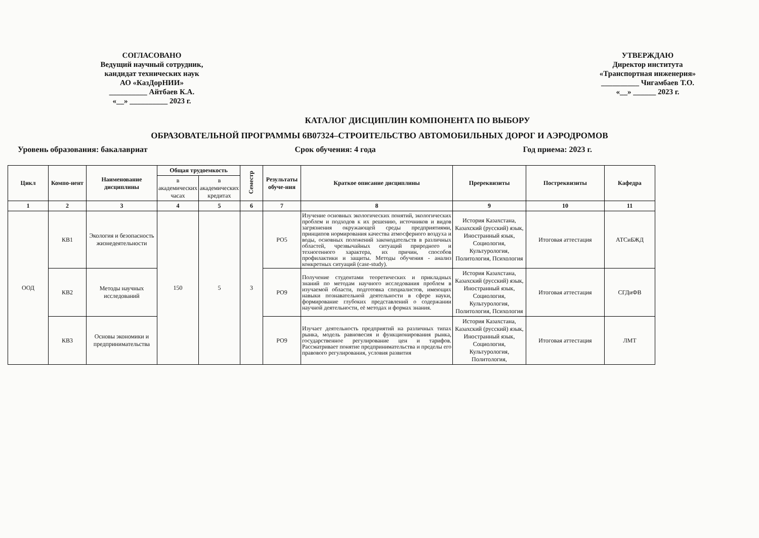СОГЛАСОВАНО
Ведущий научный сотрудник,
кандидат технических наук
АО «КазДорНИИ»
__________ Айтбаев К.А.
«__» __________ 2023 г.
УТВЕРЖДАЮ
Директор института
«Транспортная инженерия»
__________ Чигамбаев Т.О.
«__» ______ 2023 г.
КАТАЛОГ ДИСЦИПЛИН КОМПОНЕНТА ПО ВЫБОРУ
ОБРАЗОВАТЕЛЬНОЙ ПРОГРАММЫ 6В07324–СТРОИТЕЛЬСТВО АВТОМОБИЛЬНЫХ ДОРОГ И АЭРОДРОМОВ
Уровень образования: бакалавриат Срок обучения: 4 года Год приема: 2023 г.
| Цикл | Компо-нент | Наименование дисциплины | Общая трудоемкость | | Семестр | Результаты обуче-ния | Краткое описание дисциплины | Пререквизиты | Постреквизиты | Кафедра |
| --- | --- | --- | --- | --- | --- | --- | --- | --- | --- | --- |
| | | | в академических часах | в академических кредитах | | | | | | |
| 1 | 2 | 3 | 4 | 5 | 6 | 7 | 8 | 9 | 10 | 11 |
| ООД | КВ1 | Экология и безопасность жизнедеятельности | 150 | 5 | 3 | РО5 | Изучение основных экологических понятий, экологических проблем и подходов к их решению, источников и видов загрязнения окружающей среды предприятиями, принципов нормирования качества атмосферного воздуха и воды, основных положений законодательств в различных областей, чрезвычайных ситуаций природного и техногенного характера, их причин, способов профилактики и защиты. Методы обучения - анализ конкретных ситуаций (case-study). | История Казахстана, Казахский (русский) язык, Иностранный язык, Социология, Культурология, Политология, Психология | Итоговая аттестация | АТСиБЖД |
| | КВ2 | Методы научных исследований | | | | РО9 | Получение студентами теоретических и прикладных знаний по методам научного исследования проблем в изучаемой области, подготовка специалистов, имеющих навыки познавательной деятельности в сфере науки, формирование глубоких представлений о содержании научной деятельности, её методах и формах знания. | История Казахстана, Казахский (русский) язык, Иностранный язык, Социология, Культурология, Политология, Психология | Итоговая аттестация | СГДиФВ |
| | КВ3 | Основы экономики и предпринимательства | | | | РО9 | Изучает деятельность предприятий на различных типах рынка, модель равновесия и функционирования рынка, государственное регулирование цен и тарифов. Рассматривает понятие предпринимательства и пределы его правового регулирования, условия развития | История Казахстана, Казахский (русский) язык, Иностранный язык, Социология, Культурология, Политология, | Итоговая аттестация | ЛМТ |